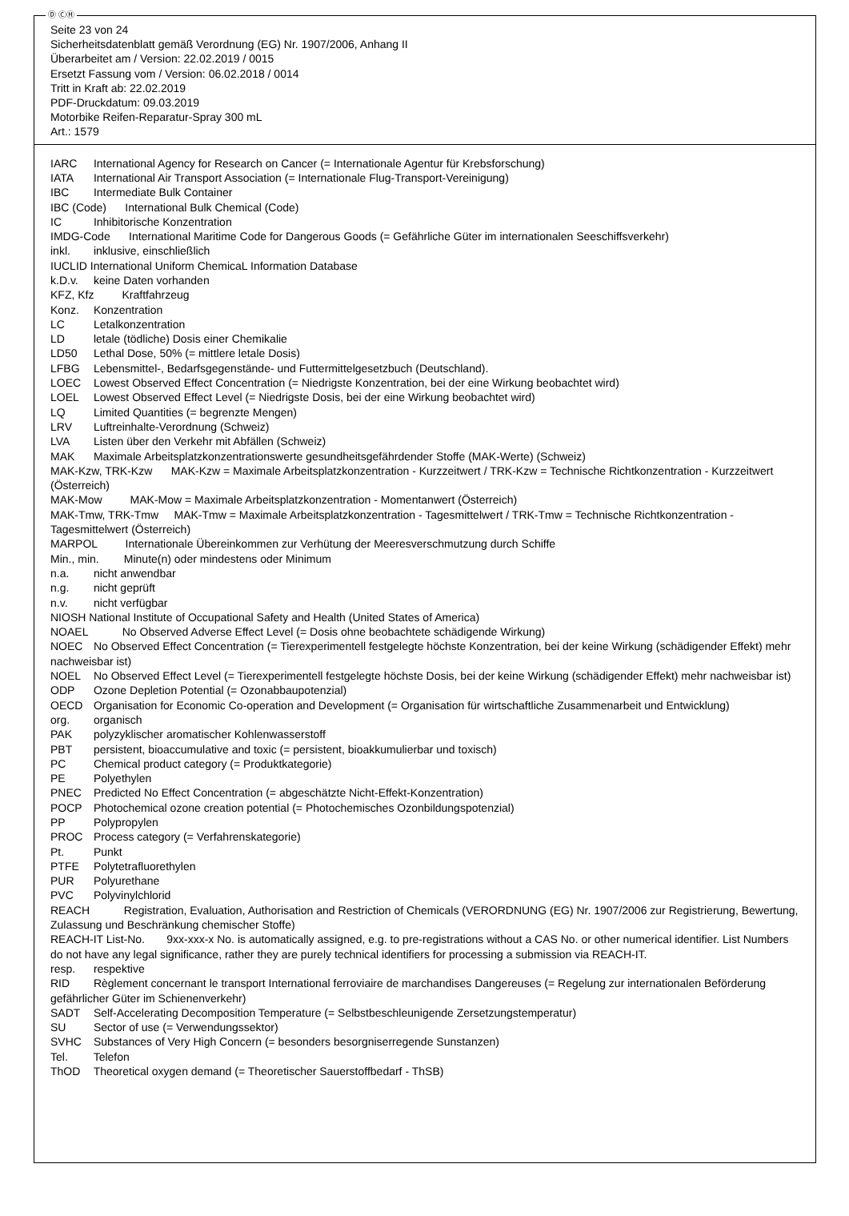Ⓓ ⒸⒽ
Seite 23 von 24
Sicherheitsdatenblatt gemäß Verordnung (EG) Nr. 1907/2006, Anhang II
Überarbeitet am / Version: 22.02.2019 / 0015
Ersetzt Fassung vom / Version: 06.02.2018 / 0014
Tritt in Kraft ab: 22.02.2019
PDF-Druckdatum: 09.03.2019
Motorbike Reifen-Reparatur-Spray 300 mL
Art.: 1579
IARC International Agency for Research on Cancer (= Internationale Agentur für Krebsforschung)
IATA International Air Transport Association (= Internationale Flug-Transport-Vereinigung)
IBC Intermediate Bulk Container
IBC (Code) International Bulk Chemical (Code)
IC Inhibitorische Konzentration
IMDG-Code International Maritime Code for Dangerous Goods (= Gefährliche Güter im internationalen Seeschiffsverkehr)
inkl. inklusive, einschließlich
IUCLID International Uniform ChemicaL Information Database
k.D.v. keine Daten vorhanden
KFZ, Kfz Kraftfahrzeug
Konz. Konzentration
LC Letalkonzentration
LD letale (tödliche) Dosis einer Chemikalie
LD50 Lethal Dose, 50% (= mittlere letale Dosis)
LFBG Lebensmittel-, Bedarfsgegenstände- und Futtermittelgesetzbuch (Deutschland).
LOEC Lowest Observed Effect Concentration (= Niedrigste Konzentration, bei der eine Wirkung beobachtet wird)
LOEL Lowest Observed Effect Level (= Niedrigste Dosis, bei der eine Wirkung beobachtet wird)
LQ Limited Quantities (= begrenzte Mengen)
LRV Luftreinhalte-Verordnung (Schweiz)
LVA Listen über den Verkehr mit Abfällen (Schweiz)
MAK Maximale Arbeitsplatzkonzentrationswerte gesundheitsgefährdender Stoffe (MAK-Werte) (Schweiz)
MAK-Kzw, TRK-Kzw MAK-Kzw = Maximale Arbeitsplatzkonzentration - Kurzzeitwert / TRK-Kzw = Technische Richtkonzentration - Kurzzeitwert (Österreich)
MAK-Mow MAK-Mow = Maximale Arbeitsplatzkonzentration - Momentanwert (Österreich)
MAK-Tmw, TRK-Tmw MAK-Tmw = Maximale Arbeitsplatzkonzentration - Tagesmittelwert / TRK-Tmw = Technische Richtkonzentration - Tagesmittelwert (Österreich)
MARPOL Internationale Übereinkommen zur Verhütung der Meeresverschmutzung durch Schiffe
Min., min. Minute(n) oder mindestens oder Minimum
n.a. nicht anwendbar
n.g. nicht geprüft
n.v. nicht verfügbar
NIOSH National Institute of Occupational Safety and Health (United States of America)
NOAEL No Observed Adverse Effect Level (= Dosis ohne beobachtete schädigende Wirkung)
NOEC No Observed Effect Concentration (= Tierexperimentell festgelegte höchste Konzentration, bei der keine Wirkung (schädigender Effekt) mehr nachweisbar ist)
NOEL No Observed Effect Level (= Tierexperimentell festgelegte höchste Dosis, bei der keine Wirkung (schädigender Effekt) mehr nachweisbar ist)
ODP Ozone Depletion Potential (= Ozonabbaupotenzial)
OECD Organisation for Economic Co-operation and Development (= Organisation für wirtschaftliche Zusammenarbeit und Entwicklung)
org. organisch
PAK polyzyklischer aromatischer Kohlenwasserstoff
PBT persistent, bioaccumulative and toxic (= persistent, bioakkumulierbar und toxisch)
PC Chemical product category (= Produktkategorie)
PE Polyethylen
PNEC Predicted No Effect Concentration (= abgeschätzte Nicht-Effekt-Konzentration)
POCP Photochemical ozone creation potential (= Photochemisches Ozonbildungspotenzial)
PP Polypropylen
PROC Process category (= Verfahrenskategorie)
Pt. Punkt
PTFE Polytetrafluorethylen
PUR Polyurethane
PVC Polyvinylchlorid
REACH Registration, Evaluation, Authorisation and Restriction of Chemicals (VERORDNUNG (EG) Nr. 1907/2006 zur Registrierung, Bewertung, Zulassung und Beschränkung chemischer Stoffe)
REACH-IT List-No. 9xx-xxx-x No. is automatically assigned, e.g. to pre-registrations without a CAS No. or other numerical identifier. List Numbers do not have any legal significance, rather they are purely technical identifiers for processing a submission via REACH-IT.
resp. respektive
RID Règlement concernant le transport International ferroviaire de marchandises Dangereuses (= Regelung zur internationalen Beförderung gefährlicher Güter im Schienenverkehr)
SADT Self-Accelerating Decomposition Temperature (= Selbstbeschleunigende Zersetzungstemperatur)
SU Sector of use (= Verwendungssektor)
SVHC Substances of Very High Concern (= besonders besorgniserregende Sunstanzen)
Tel. Telefon
ThOD Theoretical oxygen demand (= Theoretischer Sauerstoffbedarf - ThSB)